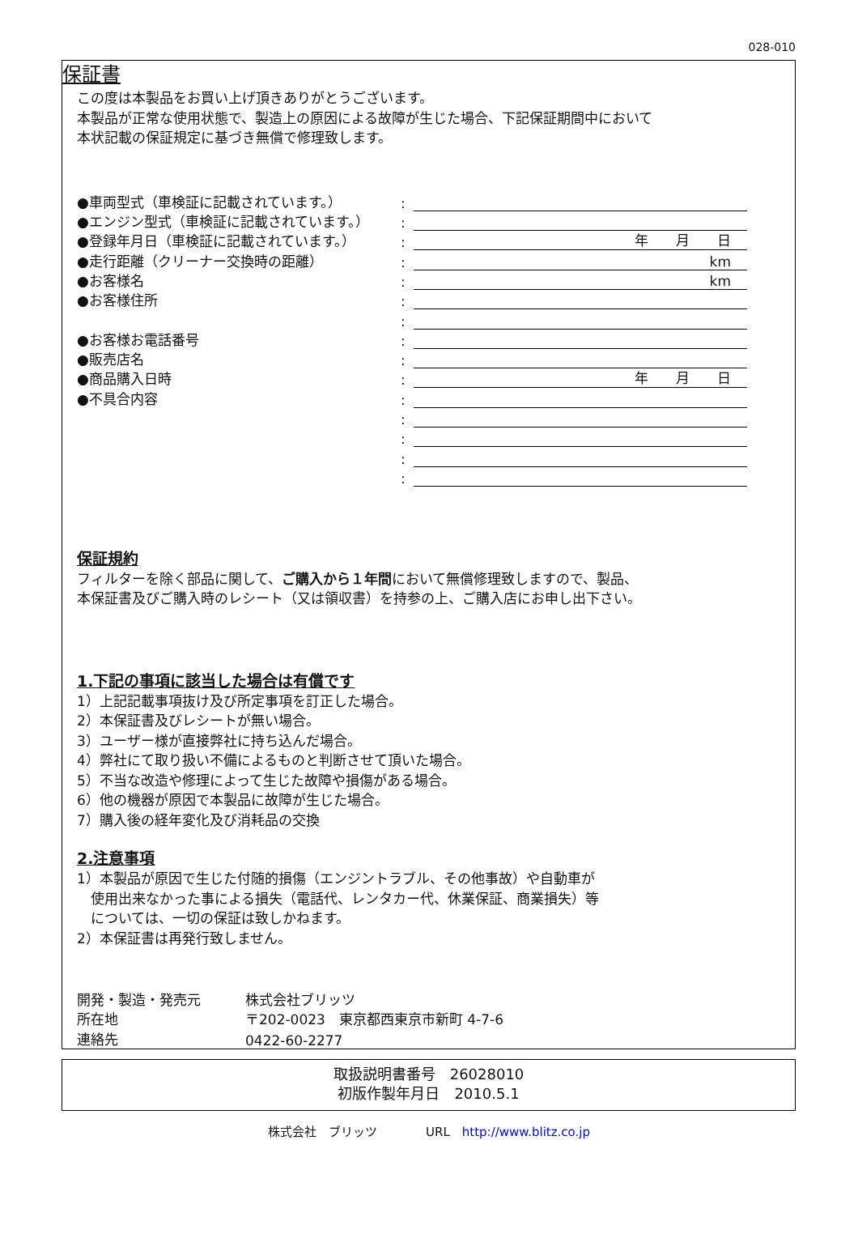028-010
保証書
この度は本製品をお買い上げ頂きありがとうございます。
本製品が正常な使用状態で、製造上の原因による故障が生じた場合、下記保証期間中において
本状記載の保証規定に基づき無償で修理致します。
●車両型式（車検証に記載されています。）:
●エンジン型式（車検証に記載されています。）:
●登録年月日（車検証に記載されています。）: 年　　月　　日
●走行距離（クリーナー交換時の距離）: km
●お客様名: km
●お客様住所:
:
●お客様お電話番号:
●販売店名:
●商品購入日時: 年　　月　　日
●不具合内容:
:
:
:
:
保証規約
フィルターを除く部品に関して、ご購入から１年間において無償修理致しますので、製品、
本保証書及びご購入時のレシート（又は領収書）を持参の上、ご購入店にお申し出下さい。
1.下記の事項に該当した場合は有償です
1）上記記載事項抜け及び所定事項を訂正した場合。
2）本保証書及びレシートが無い場合。
3）ユーザー様が直接弊社に持ち込んだ場合。
4）弊社にて取り扱い不備によるものと判断させて頂いた場合。
5）不当な改造や修理によって生じた故障や損傷がある場合。
6）他の機器が原因で本製品に故障が生じた場合。
7）購入後の経年変化及び消耗品の交換
2.注意事項
1）本製品が原因で生じた付随的損傷（エンジントラブル、その他事故）や自動車が
　使用出来なかった事による損失（電話代、レンタカー代、休業保証、商業損失）等
　については、一切の保証は致しかねます。
2）本保証書は再発行致しません。
開発・製造・発売元 株式会社ブリッツ
所在地 〒202-0023　東京都西東京市新町 4-7-6
連絡先 0422-60-2277
取扱説明書番号　26028010
初版作製年月日　2010.5.1
株式会社　ブリッツ　　　　URL　http://www.blitz.co.jp